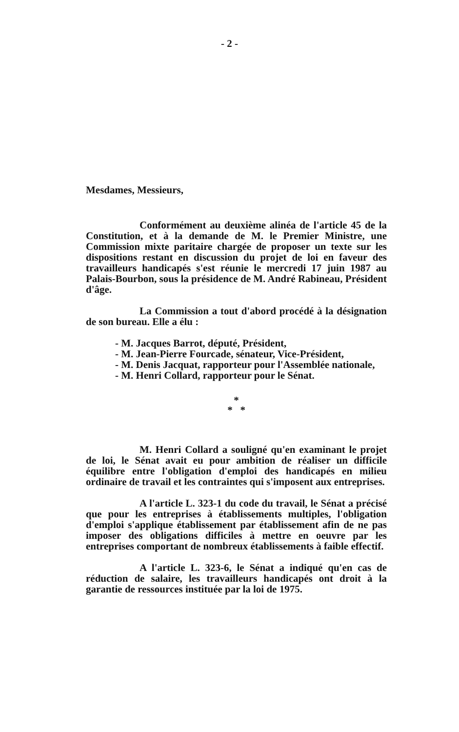- 2 -
Mesdames, Messieurs,
Conformément au deuxième alinéa de l'article 45 de la Constitution, et à la demande de M. le Premier Ministre, une Commission mixte paritaire chargée de proposer un texte sur les dispositions restant en discussion du projet de loi en faveur des travailleurs handicapés s'est réunie le mercredi 17 juin 1987 au Palais-Bourbon, sous la présidence de M. André Rabineau, Président d'âge.
La Commission a tout d'abord procédé à la désignation de son bureau. Elle a élu :
- M. Jacques Barrot, député, Président,
- M. Jean-Pierre Fourcade, sénateur, Vice-Président,
- M. Denis Jacquat, rapporteur pour l'Assemblée nationale,
- M. Henri Collard, rapporteur pour le Sénat.
*
* *
M. Henri Collard a souligné qu'en examinant le projet de loi, le Sénat avait eu pour ambition de réaliser un difficile équilibre entre l'obligation d'emploi des handicapés en milieu ordinaire de travail et les contraintes qui s'imposent aux entreprises.
A l'article L. 323-1 du code du travail, le Sénat a précisé que pour les entreprises à établissements multiples, l'obligation d'emploi s'applique établissement par établissement afin de ne pas imposer des obligations difficiles à mettre en oeuvre par les entreprises comportant de nombreux établissements à faible effectif.
A l'article L. 323-6, le Sénat a indiqué qu'en cas de réduction de salaire, les travailleurs handicapés ont droit à la garantie de ressources instituée par la loi de 1975.